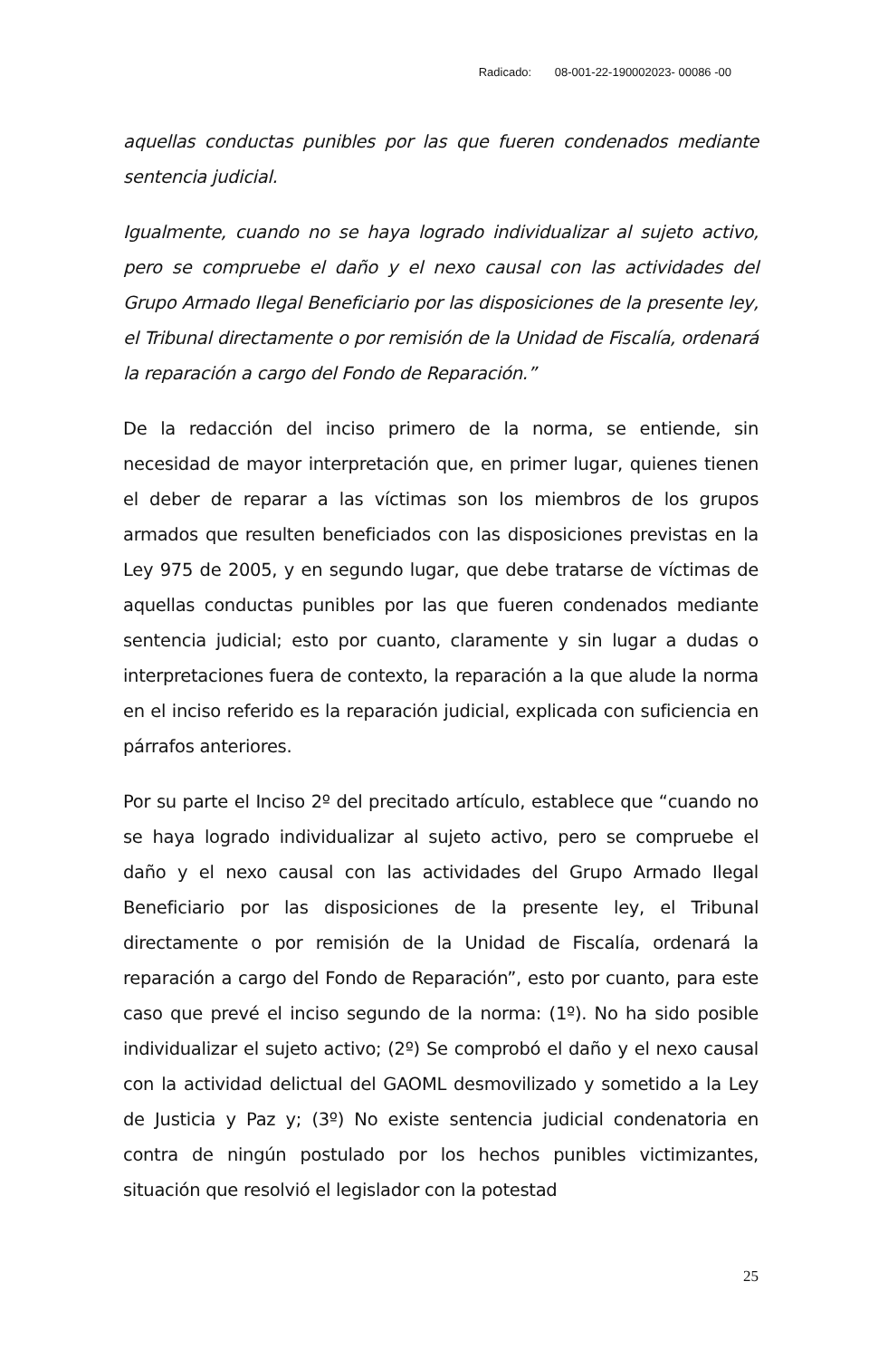Radicado: 08-001-22-190002023- 00086 -00
aquellas conductas punibles por las que fueren condenados mediante sentencia judicial.
Igualmente, cuando no se haya logrado individualizar al sujeto activo, pero se compruebe el daño y el nexo causal con las actividades del Grupo Armado Ilegal Beneficiario por las disposiciones de la presente ley, el Tribunal directamente o por remisión de la Unidad de Fiscalía, ordenará la reparación a cargo del Fondo de Reparación.”
De la redacción del inciso primero de la norma, se entiende, sin necesidad de mayor interpretación que, en primer lugar, quienes tienen el deber de reparar a las víctimas son los miembros de los grupos armados que resulten beneficiados con las disposiciones previstas en la Ley 975 de 2005, y en segundo lugar, que debe tratarse de víctimas de aquellas conductas punibles por las que fueren condenados mediante sentencia judicial; esto por cuanto, claramente y sin lugar a dudas o interpretaciones fuera de contexto, la reparación a la que alude la norma en el inciso referido es la reparación judicial, explicada con suficiencia en párrafos anteriores.
Por su parte el Inciso 2º del precitado artículo, establece que “cuando no se haya logrado individualizar al sujeto activo, pero se compruebe el daño y el nexo causal con las actividades del Grupo Armado Ilegal Beneficiario por las disposiciones de la presente ley, el Tribunal directamente o por remisión de la Unidad de Fiscalía, ordenará la reparación a cargo del Fondo de Reparación”, esto por cuanto, para este caso que prevé el inciso segundo de la norma: (1º). No ha sido posible individualizar el sujeto activo; (2º) Se comprobó el daño y el nexo causal con la actividad delictual del GAOML desmovilizado y sometido a la Ley de Justicia y Paz y; (3º) No existe sentencia judicial condenatoria en contra de ningún postulado por los hechos punibles victimizantes, situación que resolvió el legislador con la potestad
25